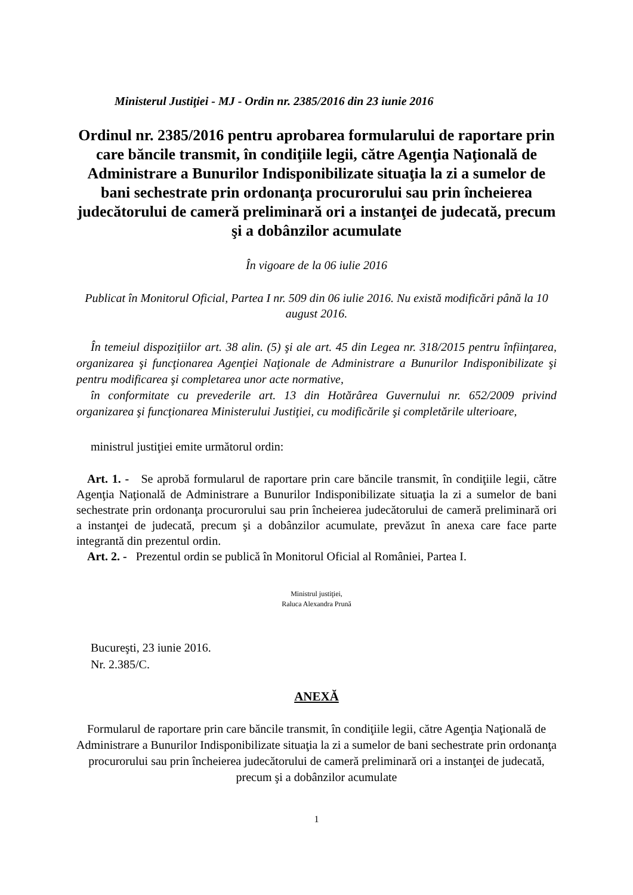Ministerul Justiţiei - MJ - Ordin nr. 2385/2016 din 23 iunie 2016
Ordinul nr. 2385/2016 pentru aprobarea formularului de raportare prin care băncile transmit, în condiţiile legii, către Agenţia Naţională de Administrare a Bunurilor Indisponibilizate situaţia la zi a sumelor de bani sechestrate prin ordonanţa procurorului sau prin încheierea judecătorului de cameră preliminară ori a instanţei de judecată, precum şi a dobânzilor acumulate
În vigoare de la 06 iulie 2016
Publicat în Monitorul Oficial, Partea I nr. 509 din 06 iulie 2016. Nu există modificări până la 10 august 2016.
În temeiul dispoziţiilor art. 38 alin. (5) şi ale art. 45 din Legea nr. 318/2015 pentru înfiinţarea, organizarea şi funcţionarea Agenţiei Naţionale de Administrare a Bunurilor Indisponibilizate şi pentru modificarea şi completarea unor acte normative,
în conformitate cu prevederile art. 13 din Hotărârea Guvernului nr. 652/2009 privind organizarea şi funcţionarea Ministerului Justiţiei, cu modificările şi completările ulterioare,
ministrul justiţiei emite următorul ordin:
Art. 1. - Se aprobă formularul de raportare prin care băncile transmit, în condiţiile legii, către Agenţia Naţională de Administrare a Bunurilor Indisponibilizate situaţia la zi a sumelor de bani sechestrate prin ordonanţa procurorului sau prin încheierea judecătorului de cameră preliminară ori a instanţei de judecată, precum şi a dobânzilor acumulate, prevăzut în anexa care face parte integrantă din prezentul ordin.
Art. 2. - Prezentul ordin se publică în Monitorul Oficial al României, Partea I.
Ministrul justiţiei,
Raluca Alexandra Prună
Bucureşti, 23 iunie 2016.
Nr. 2.385/C.
ANEXĂ
Formularul de raportare prin care băncile transmit, în condiţiile legii, către Agenţia Naţională de Administrare a Bunurilor Indisponibilizate situaţia la zi a sumelor de bani sechestrate prin ordonanţa procurorului sau prin încheierea judecătorului de cameră preliminară ori a instanţei de judecată, precum şi a dobânzilor acumulate
1